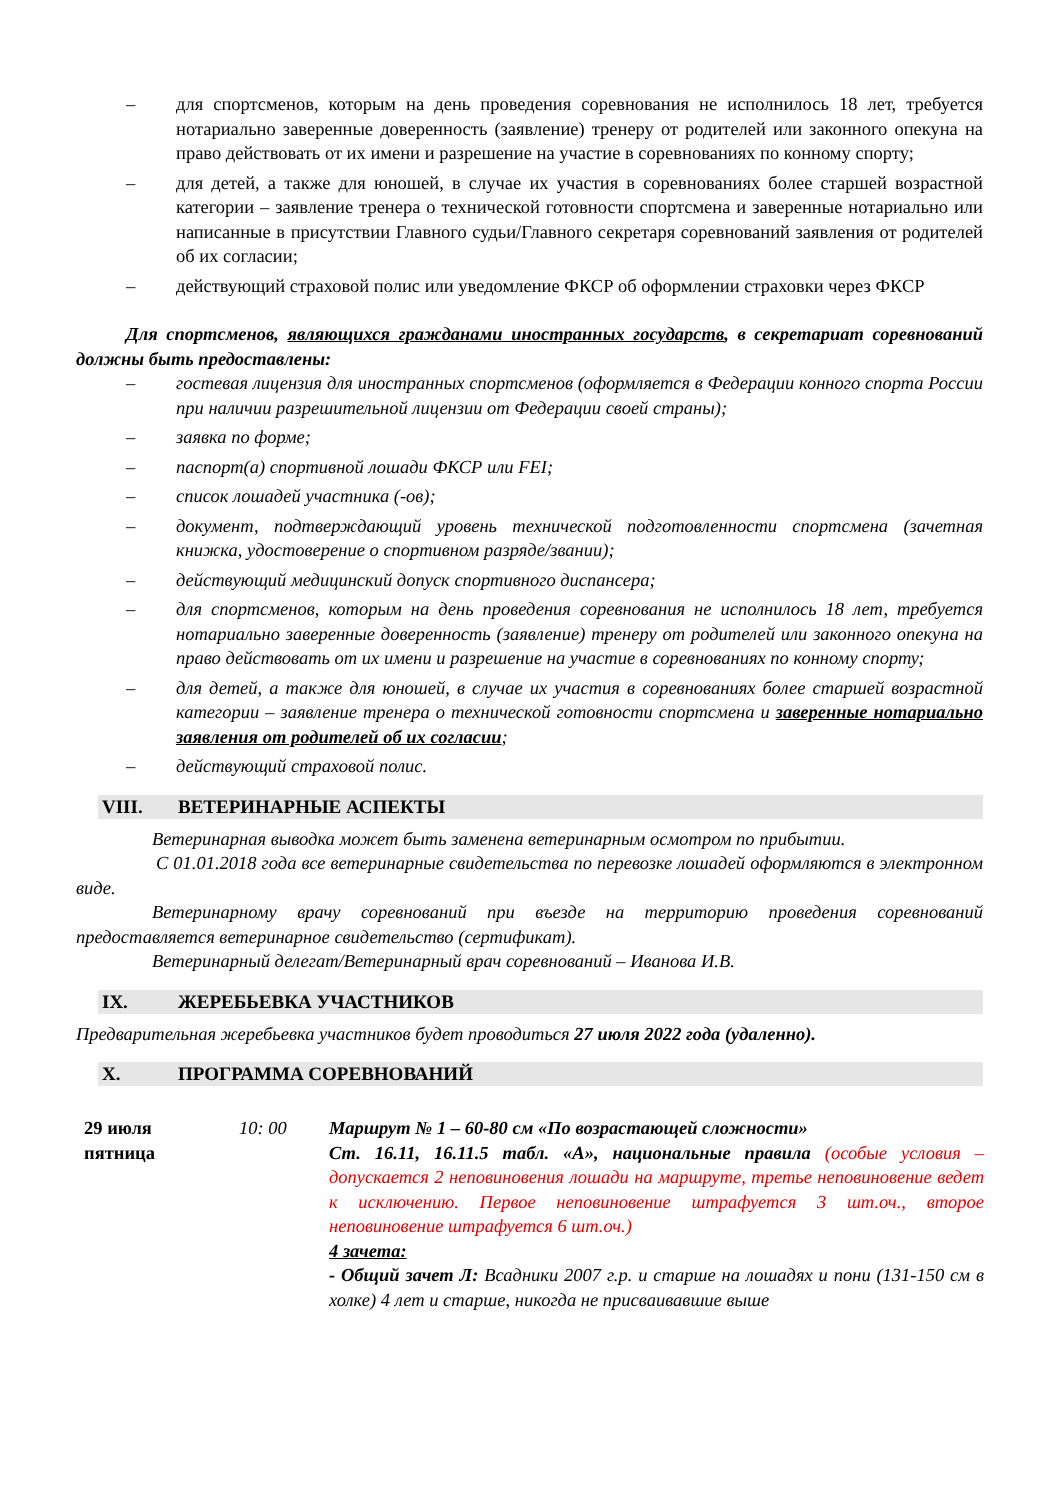– для спортсменов, которым на день проведения соревнования не исполнилось 18 лет, требуется нотариально заверенные доверенность (заявление) тренеру от родителей или законного опекуна на право действовать от их имени и разрешение на участие в соревнованиях по конному спорту;
– для детей, а также для юношей, в случае их участия в соревнованиях более старшей возрастной категории – заявление тренера о технической готовности спортсмена и заверенные нотариально или написанные в присутствии Главного судьи/Главного секретаря соревнований заявления от родителей об их согласии;
– действующий страховой полис или уведомление ФКСР об оформлении страховки через ФКСР
Для спортсменов, являющихся гражданами иностранных государств, в секретариат соревнований должны быть предоставлены:
– гостевая лицензия для иностранных спортсменов (оформляется в Федерации конного спорта России при наличии разрешительной лицензии от Федерации своей страны);
– заявка по форме;
– паспорт(а) спортивной лошади ФКСР или FEI;
– список лошадей участника (-ов);
– документ, подтверждающий уровень технической подготовленности спортсмена (зачетная книжка, удостоверение о спортивном разряде/звании);
– действующий медицинский допуск спортивного диспансера;
– для спортсменов, которым на день проведения соревнования не исполнилось 18 лет, требуется нотариально заверенные доверенность (заявление) тренеру от родителей или законного опекуна на право действовать от их имени и разрешение на участие в соревнованиях по конному спорту;
– для детей, а также для юношей, в случае их участия в соревнованиях более старшей возрастной категории – заявление тренера о технической готовности спортсмена и заверенные нотариально заявления от родителей об их согласии;
– действующий страховой полис.
VIII. ВЕТЕРИНАРНЫЕ АСПЕКТЫ
Ветеринарная выводка может быть заменена ветеринарным осмотром по прибытии.
С 01.01.2018 года все ветеринарные свидетельства по перевозке лошадей оформляются в электронном виде.
Ветеринарному врачу соревнований при въезде на территорию проведения соревнований предоставляется ветеринарное свидетельство (сертификат).
Ветеринарный делегат/Ветеринарный врач соревнований – Иванова И.В.
IX. ЖЕРЕБЬЕВКА УЧАСТНИКОВ
Предварительная жеребьевка участников будет проводиться 27 июля 2022 года (удаленно).
X. ПРОГРАММА СОРЕВНОВАНИЙ
| 29 июля пятница | 10: 00 | Маршрут № 1 – 60-80 см «По возрастающей сложности» Ст. 16.11, 16.11.5 табл. «А», национальные правила (особые условия – допускается 2 неповиновения лошади на маршруте, третье неповиновение ведет к исключению. Первое неповиновение штрафуется 3 шт.оч., второе неповиновение штрафуется 6 шт.оч.) 4 зачета: - Общий зачет Л: Всадники 2007 г.р. и старше на лошадях и пони (131-150 см в холке) 4 лет и старше, никогда не присваивавшие выше |